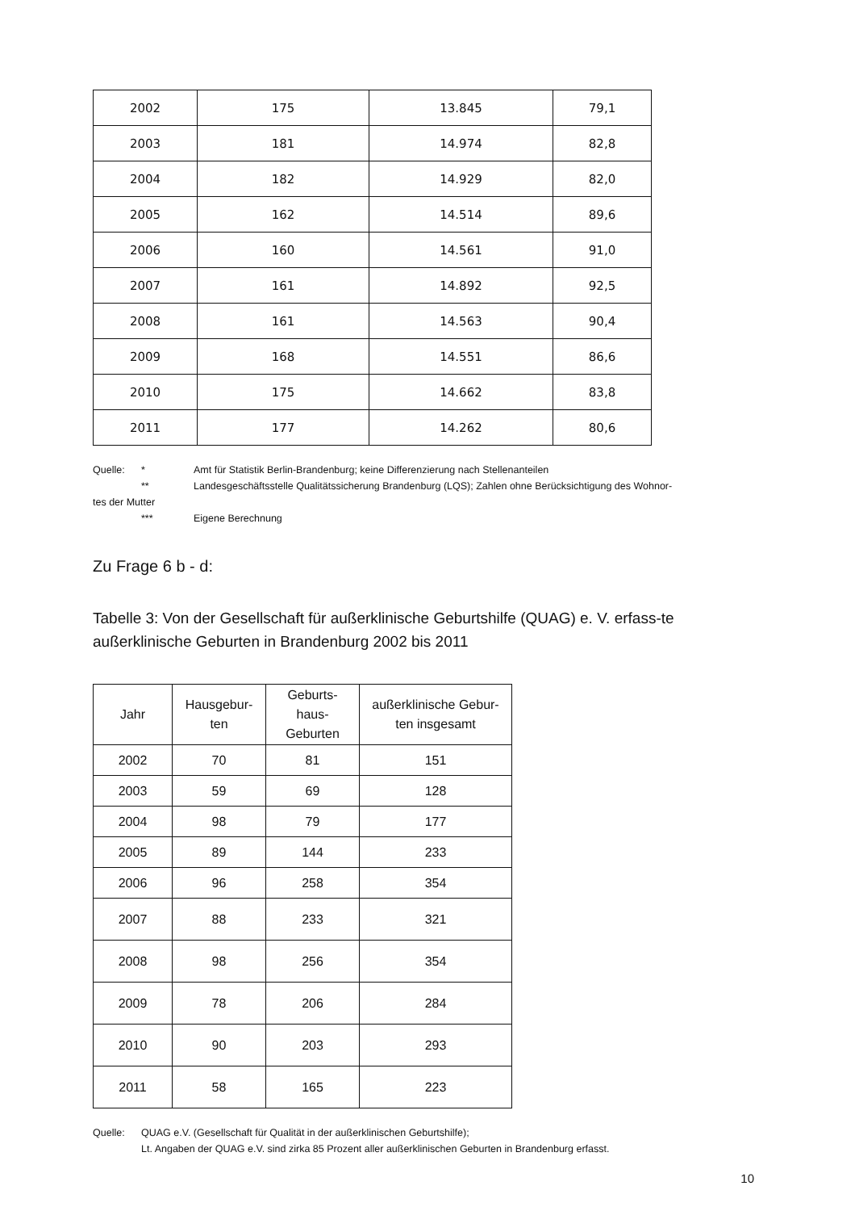| 2002 | 175 | 13.845 | 79,1 |
| 2003 | 181 | 14.974 | 82,8 |
| 2004 | 182 | 14.929 | 82,0 |
| 2005 | 162 | 14.514 | 89,6 |
| 2006 | 160 | 14.561 | 91,0 |
| 2007 | 161 | 14.892 | 92,5 |
| 2008 | 161 | 14.563 | 90,4 |
| 2009 | 168 | 14.551 | 86,6 |
| 2010 | 175 | 14.662 | 83,8 |
| 2011 | 177 | 14.262 | 80,6 |
Quelle: * Amt für Statistik Berlin-Brandenburg; keine Differenzierung nach Stellenanteilen
** Landesgeschäftsstelle Qualitätssicherung Brandenburg (LQS); Zahlen ohne Berücksichtigung des Wohnor-
tes der Mutter
*** Eigene Berechnung
Zu Frage 6 b - d:
Tabelle 3: Von der Gesellschaft für außerklinische Geburtshilfe (QUAG) e. V. erfass-te außerklinische Geburten in Brandenburg 2002 bis 2011
| Jahr | Hausgebur- ten | Geburts- haus- Geburten | außerklinische Gebur- ten insgesamt |
| --- | --- | --- | --- |
| 2002 | 70 | 81 | 151 |
| 2003 | 59 | 69 | 128 |
| 2004 | 98 | 79 | 177 |
| 2005 | 89 | 144 | 233 |
| 2006 | 96 | 258 | 354 |
| 2007 | 88 | 233 | 321 |
| 2008 | 98 | 256 | 354 |
| 2009 | 78 | 206 | 284 |
| 2010 | 90 | 203 | 293 |
| 2011 | 58 | 165 | 223 |
Quelle: QUAG e.V. (Gesellschaft für Qualität in der außerklinischen Geburtshilfe);
Lt. Angaben der QUAG e.V. sind zirka 85 Prozent aller außerklinischen Geburten in Brandenburg erfasst.
10